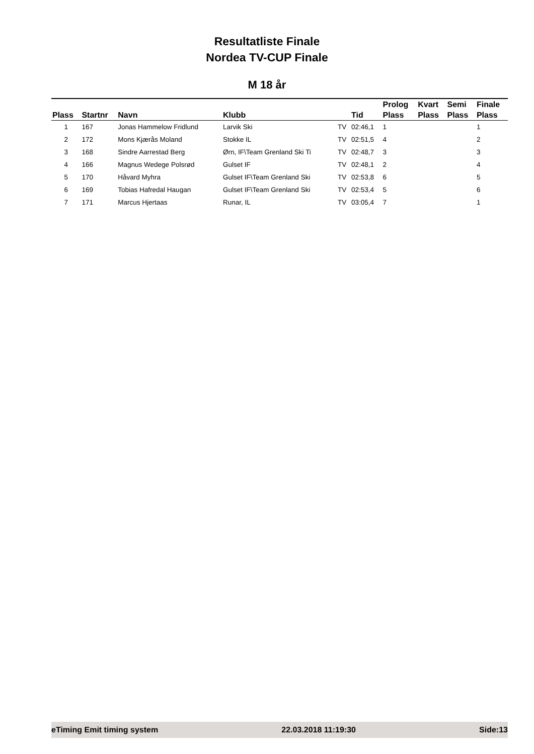Resultatliste Finale
Nordea TV-CUP Finale
M 18 år
| Plass | Startnr | Navn | Klubb | | Tid | Prolog Plass | Kvart Plass | Semi Plass | Finale Plass |
| --- | --- | --- | --- | --- | --- | --- | --- | --- | --- |
| 1 | 167 | Jonas Hammelow Fridlund | Larvik Ski | TV | 02:46,1 | 1 | | | 1 |
| 2 | 172 | Mons Kjærås Moland | Stokke IL | TV | 02:51,5 | 4 | | | 2 |
| 3 | 168 | Sindre Aarrestad Berg | Ørn, IF\Team Grenland Ski Ti | TV | 02:48,7 | 3 | | | 3 |
| 4 | 166 | Magnus Wedege Polsrød | Gulset IF | TV | 02:48,1 | 2 | | | 4 |
| 5 | 170 | Håvard Myhra | Gulset IF\Team Grenland Ski | TV | 02:53,8 | 6 | | | 5 |
| 6 | 169 | Tobias Hafredal Haugan | Gulset IF\Team Grenland Ski | TV | 02:53,4 | 5 | | | 6 |
| 7 | 171 | Marcus Hjertaas | Runar, IL | TV | 03:05,4 | 7 | | | 1 |
eTiming Emit timing system 22.03.2018 11:19:30 Side:13